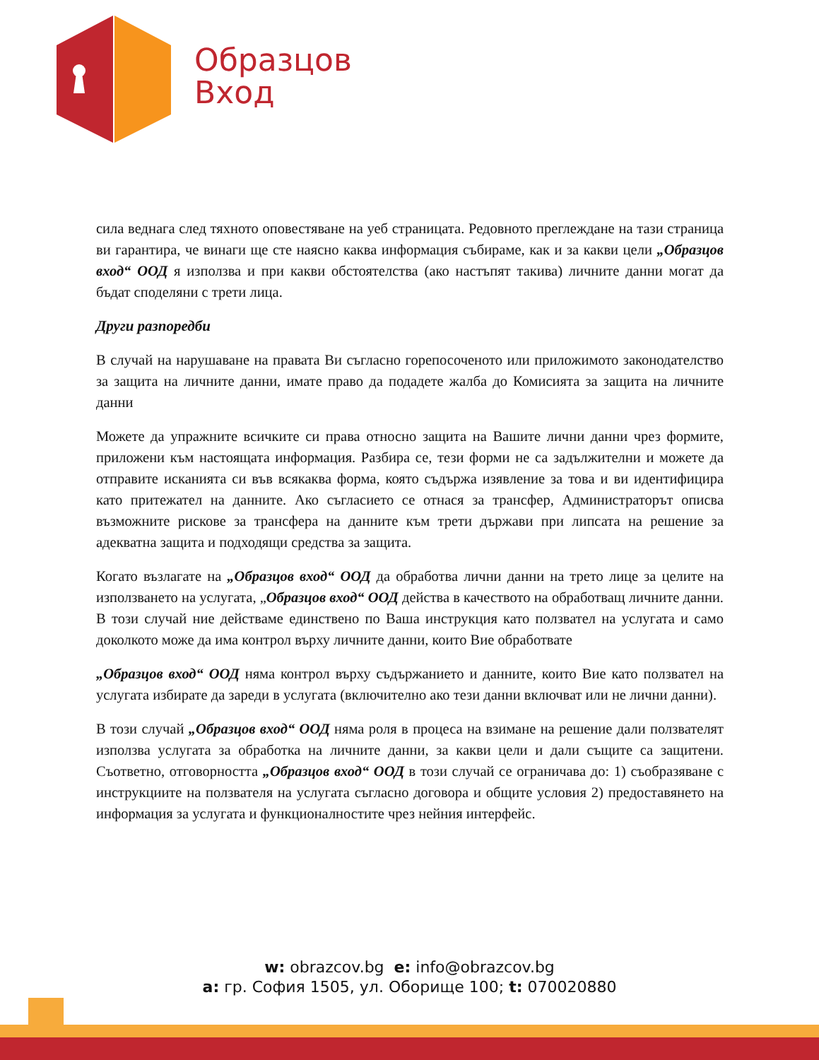Образцов
Вход
сила веднага след тяхното оповестяване на уеб страницата. Редовното преглеждане на тази страница ви гарантира, че винаги ще сте наясно каква информация събираме, как и за какви цели „Образцов вход“ ООД я използва и при какви обстоятелства (ако настъпят такива) личните данни могат да бъдат споделяни с трети лица.
Други разпоредби
В случай на нарушаване на правата Ви съгласно горепосоченото или приложимото законодателство за защита на личните данни, имате право да подадете жалба до Комисията за защита на личните данни
Можете да упражните всичките си права относно защита на Вашите лични данни чрез формите, приложени към настоящата информация. Разбира се, тези форми не са задължителни и можете да отправите исканията си във всякаква форма, която съдържа изявление за това и ви идентифицира като притежател на данните. Ако съгласието се отнася за трансфер, Администраторът описва възможните рискове за трансфера на данните към трети държави при липсата на решение за адекватна защита и подходящи средства за защита.
Когато възлагате на „Образцов вход“ ООД да обработва лични данни на трето лице за целите на използването на услугата, „Образцов вход“ ООД действа в качеството на обработващ личните данни. В този случай ние действаме единствено по Ваша инструкция като ползвател на услугата и само доколкото може да има контрол върху личните данни, които Вие обработвате
„Образцов вход“ ООД няма контрол върху съдържанието и данните, които Вие като ползвател на услугата избирате да зареди в услугата (включително ако тези данни включват или не лични данни).
В този случай „Образцов вход“ ООД няма роля в процеса на взимане на решение дали ползвателят използва услугата за обработка на личните данни, за какви цели и дали същите са защитени. Съответно, отговорността „Образцов вход“ ООД в този случай се ограничава до: 1) съобразяване с инструкциите на ползвателя на услугата съгласно договора и общите условия 2) предоставянето на информация за услугата и функционалностите чрез нейния интерфейс.
w: obrazcov.bg e: info@obrazcov.bg
a: гр. София 1505, ул. Оборище 100; t: 070020880